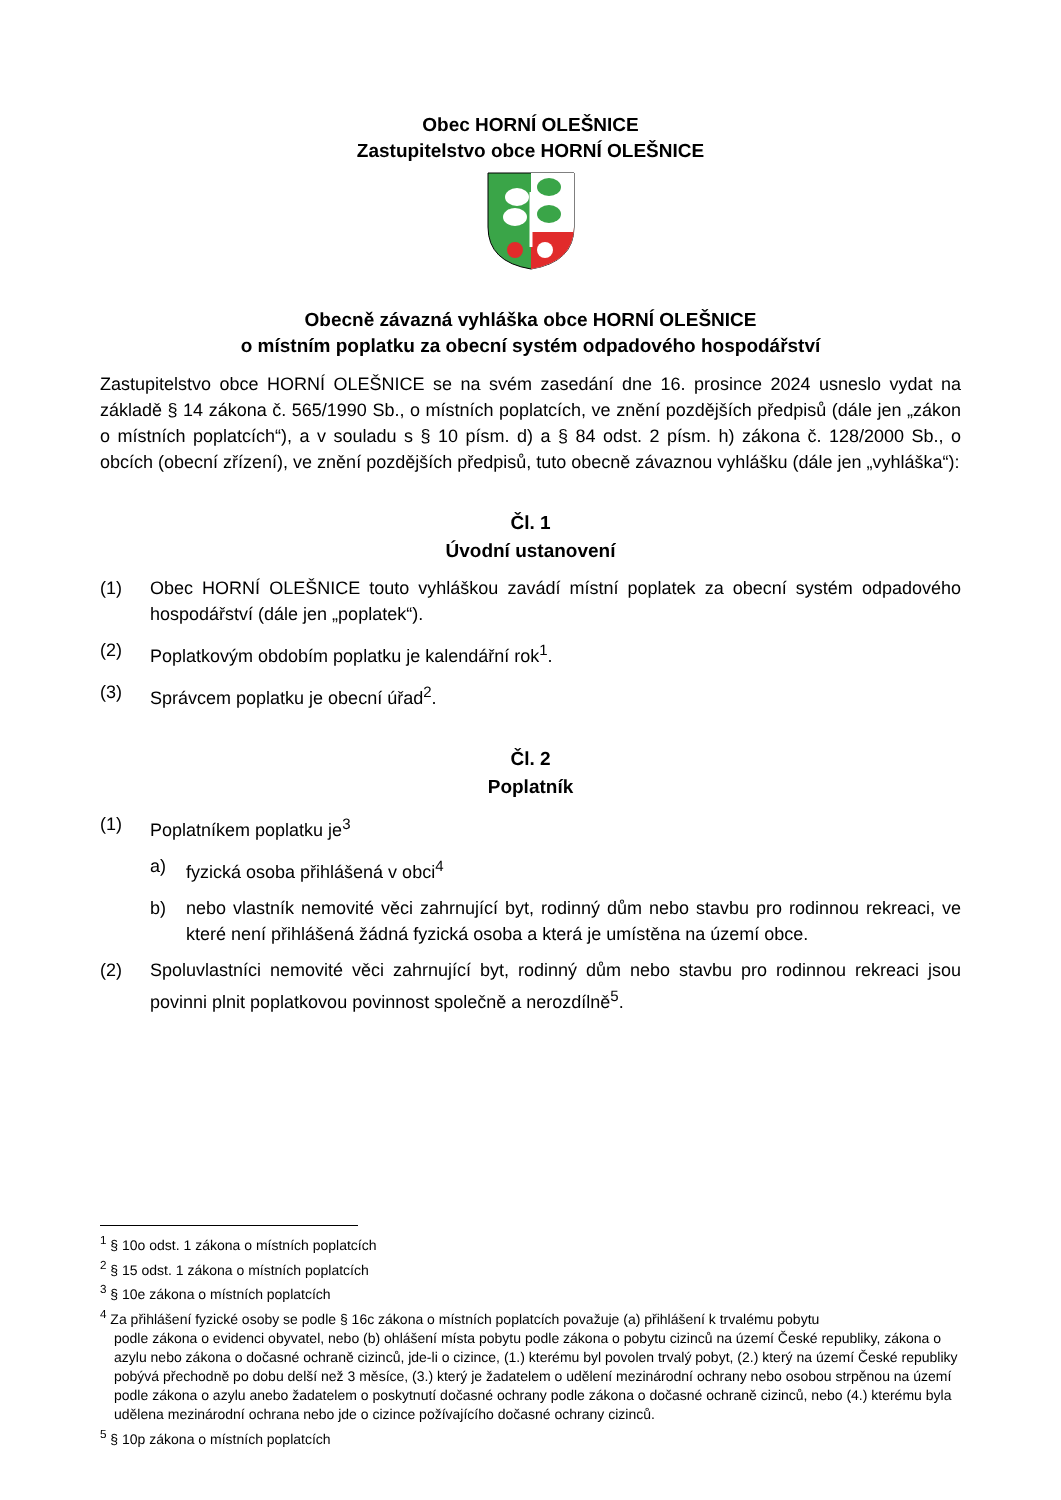Obec HORNÍ OLEŠNICE
Zastupitelstvo obce HORNÍ OLEŠNICE
Obecně závazná vyhláška obce HORNÍ OLEŠNICE
o místním poplatku za obecní systém odpadového hospodářství
Zastupitelstvo obce HORNÍ OLEŠNICE se na svém zasedání dne 16. prosince 2024 usneslo vydat na základě § 14 zákona č. 565/1990 Sb., o místních poplatcích, ve znění pozdějších předpisů (dále jen „zákon o místních poplatcích“), a v souladu s § 10 písm. d) a § 84 odst. 2 písm. h) zákona č. 128/2000 Sb., o obcích (obecní zřízení), ve znění pozdějších předpisů, tuto obecně závaznou vyhlášku (dále jen „vyhláška“):
Čl. 1
Úvodní ustanovení
(1) Obec HORNÍ OLEŠNICE touto vyhláškou zavádí místní poplatek za obecní systém odpadového hospodářství (dále jen „poplatek“).
(2) Poplatkovým obdobím poplatku je kalendářní rok<sup>1</sup>.
(3) Správcem poplatku je obecní úřad<sup>2</sup>.
Čl. 2
Poplatník
(1) Poplatníkem poplatku je<sup>3</sup>
a) fyzická osoba přihlášená v obci<sup>4</sup>
b) nebo vlastník nemovité věci zahrnující byt, rodinný dům nebo stavbu pro rodinnou rekreaci, ve které není přihlášená žádná fyzická osoba a která je umístěna na území obce.
(2) Spoluvlastníci nemovité věci zahrnující byt, rodinný dům nebo stavbu pro rodinnou rekreaci jsou povinni plnit poplatkovou povinnost společně a nerozdílně<sup>5</sup>.
<sup>1</sup> § 10o odst. 1 zákona o místních poplatcích
<sup>2</sup> § 15 odst. 1 zákona o místních poplatcích
<sup>3</sup> § 10e zákona o místních poplatcích
<sup>4</sup> Za přihlášení fyzické osoby se podle § 16c zákona o místních poplatcích považuje (a) přihlášení k trvalému pobytu
podle zákona o evidenci obyvatel, nebo (b) ohlášení místa pobytu podle zákona o pobytu cizinců na území České republiky, zákona o azylu nebo zákona o dočasné ochraně cizinců, jde-li o cizince, (1.) kterému byl povolen trvalý pobyt, (2.) který na území České republiky pobývá přechodně po dobu delší než 3 měsíce, (3.) který je žadatelem o udělení mezinárodní ochrany nebo osobou strpěnou na území podle zákona o azylu anebo žadatelem o poskytnutí dočasné ochrany podle zákona o dočasné ochraně cizinců, nebo (4.) kterému byla udělena mezinárodní ochrana nebo jde o cizince požívajícího dočasné ochrany cizinců.
<sup>5</sup> § 10p zákona o místních poplatcích